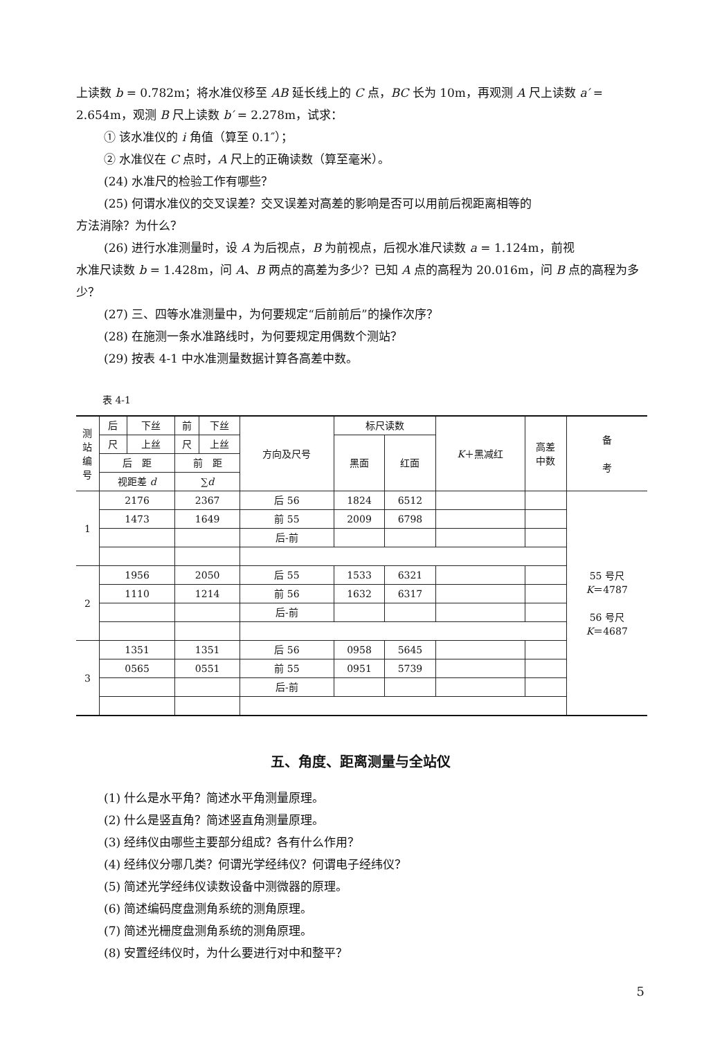上读数 b = 0.782m；将水准仪移至 AB 延长线上的 C 点，BC 长为 10m，再观测 A 尺上读数 a′ = 2.654m，观测 B 尺上读数 b′ = 2.278m，试求：
① 该水准仪的 i 角值（算至 0.1″）；
② 水准仪在 C 点时，A 尺上的正确读数（算至毫米）。
(24) 水准尺的检验工作有哪些？
(25) 何谓水准仪的交叉误差？交叉误差对高差的影响是否可以用前后视距离相等的
方法消除？为什么？
(26) 进行水准测量时，设 A 为后视点，B 为前视点，后视水准尺读数 a = 1.124m，前视
水准尺读数 b = 1.428m，问 A、B 两点的高差为多少？已知 A 点的高程为 20.016m，问 B 点的高程为多少？
(27) 三、四等水准测量中，为何要规定“后前前后”的操作次序？
(28) 在施测一条水准路线时，为何要规定用偶数个测站？
(29) 按表 4-1 中水准测量数据计算各高差中数。
表 4-1
| 测 站 编 号 | 后 | 下丝 | 前 | 下丝 | 方向及尺号 | 标尺读数 | | K ＋黑减红 | 高差 中数 | 备 考 |
| --- | --- | --- | --- | --- | --- | --- | --- | --- | --- | --- |
| | 尺 | 上丝 | 尺 | 上丝 | | 黑面 | 红面 | | | |
| | 后 距 | | 前 距 | | | | | | | |
| | 视距差 d | | ∑ d | | | | | | | |
| 1 | 2176 | | 2367 | | 后 56 | 1824 | 6512 | | | 55 号尺 K ＝4787 56 号尺 K ＝4687 |
| | 1473 | | 1649 | | 前 55 | 2009 | 6798 | | | |
| | | | | | 后-前 | | | | | |
| 2 | 1956 | | 2050 | | 后 55 | 1533 | 6321 | | | |
| | 1110 | | 1214 | | 前 56 | 1632 | 6317 | | | |
| | | | | | 后-前 | | | | | |
| 3 | 1351 | | 1351 | | 后 56 | 0958 | 5645 | | | |
| | 0565 | | 0551 | | 前 55 | 0951 | 5739 | | | |
| | | | | | 后-前 | | | | | |
五、角度、距离测量与全站仪
(1) 什么是水平角？简述水平角测量原理。
(2) 什么是竖直角？简述竖直角测量原理。
(3) 经纬仪由哪些主要部分组成？各有什么作用？
(4) 经纬仪分哪几类？何谓光学经纬仪？何谓电子经纬仪？
(5) 简述光学经纬仪读数设备中测微器的原理。
(6) 简述编码度盘测角系统的测角原理。
(7) 简述光栅度盘测角系统的测角原理。
(8) 安置经纬仪时，为什么要进行对中和整平？
5